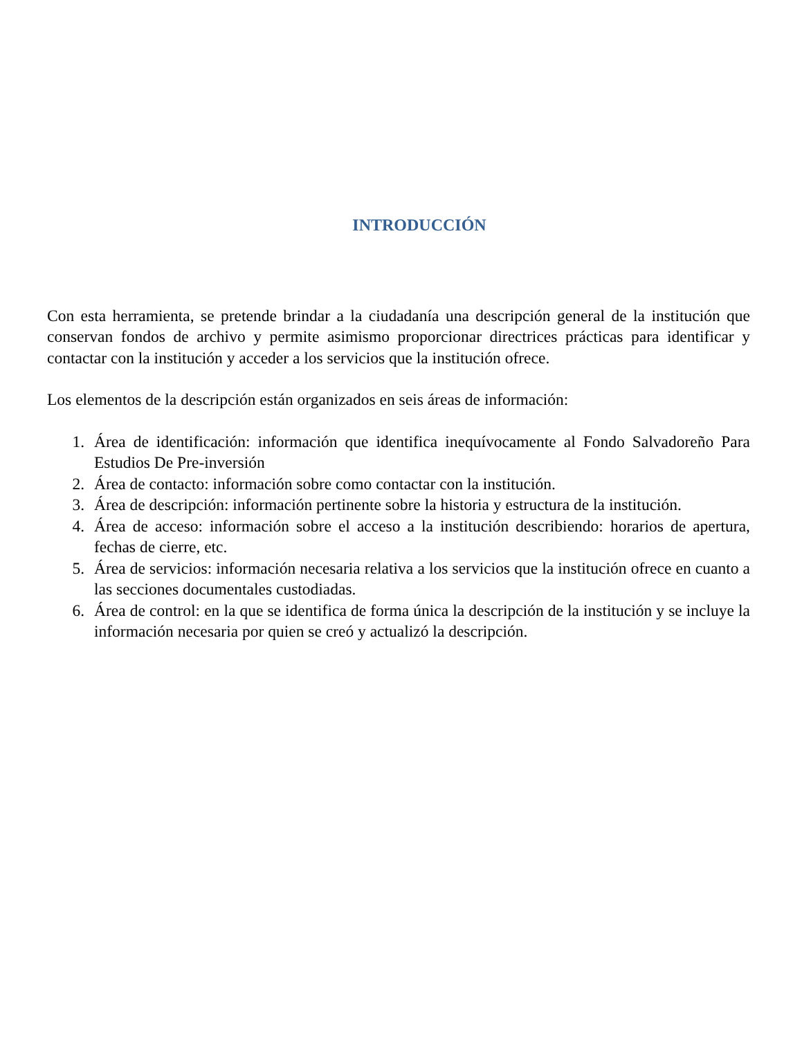INTRODUCCIÓN
Con esta herramienta, se pretende brindar a la ciudadanía una descripción general de la institución que conservan fondos de archivo y permite asimismo proporcionar directrices prácticas para identificar y contactar con la institución y acceder a los servicios que la institución ofrece.
Los elementos de la descripción están organizados en seis áreas de información:
1. Área de identificación: información que identifica inequívocamente al Fondo Salvadoreño Para Estudios De Pre-inversión
2. Área de contacto: información sobre como contactar con la institución.
3. Área de descripción: información pertinente sobre la historia y estructura de la institución.
4. Área de acceso: información sobre el acceso a la institución describiendo: horarios de apertura, fechas de cierre, etc.
5. Área de servicios: información necesaria relativa a los servicios que la institución ofrece en cuanto a las secciones documentales custodiadas.
6. Área de control: en la que se identifica de forma única la descripción de la institución y se incluye la información necesaria por quien se creó y actualizó la descripción.